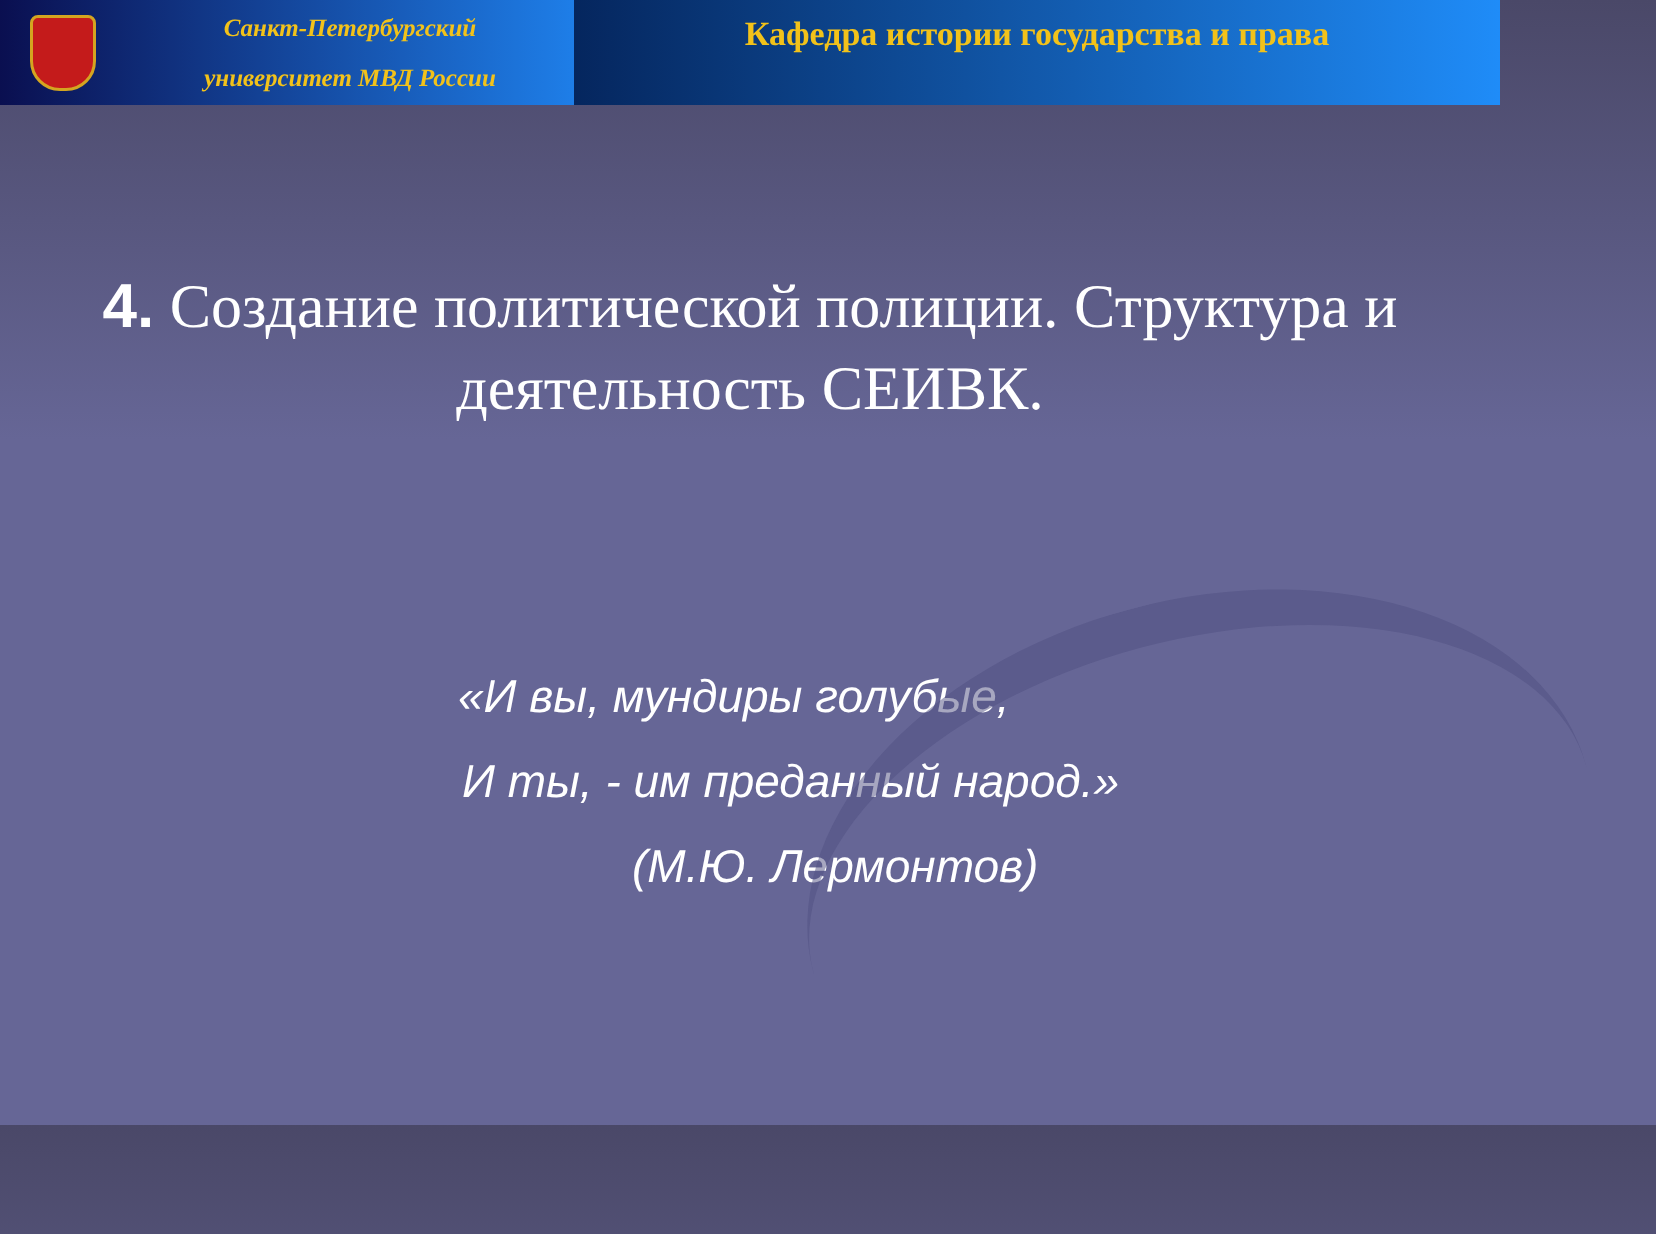Санкт-Петербургский
университет МВД России
Кафедра истории государства и права
4. Создание политической полиции. Структура и деятельность СЕИВК.
«И вы, мундиры голубые,
И ты, - им преданный народ.»
(М.Ю. Лермонтов)